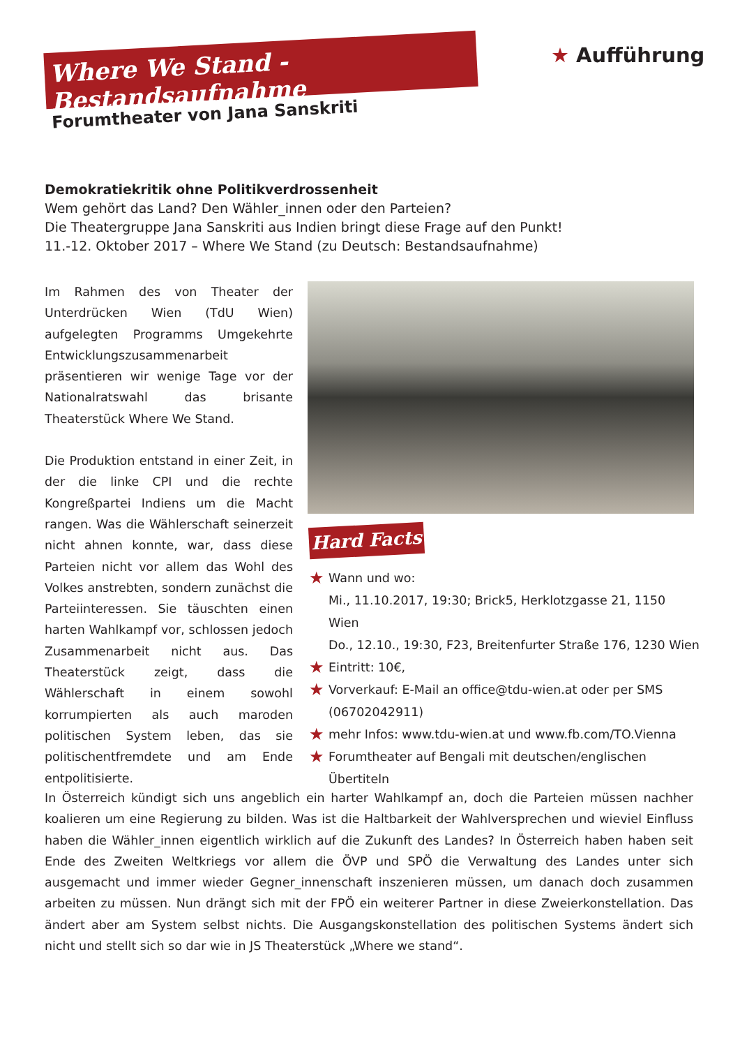Where We Stand - Bestandsaufnahme
Forumtheater von Jana Sanskriti
★ Aufführung
Demokratiekritik ohne Politikverdrossenheit
Wem gehört das Land? Den Wähler_innen oder den Parteien?
Die Theatergruppe Jana Sanskriti aus Indien bringt diese Frage auf den Punkt!
11.-12. Oktober 2017 – Where We Stand (zu Deutsch: Bestandsaufnahme)
Im Rahmen des von Theater der Unterdrücken Wien (TdU Wien) aufgelegten Programms Umgekehrte Entwicklungszusammenarbeit präsentieren wir wenige Tage vor der Nationalratswahl das brisante Theaterstück Where We Stand.
Die Produktion entstand in einer Zeit, in der die linke CPI und die rechte Kongreßpartei Indiens um die Macht rangen. Was die Wählerschaft seinerzeit nicht ahnen konnte, war, dass diese Parteien nicht vor allem das Wohl des Volkes anstrebten, sondern zunächst die Parteiinteressen. Sie täuschten einen harten Wahlkampf vor, schlossen jedoch Zusammenarbeit nicht aus. Das Theaterstück zeigt, dass die Wählerschaft in einem sowohl korrumpierten als auch maroden politischen System leben, das sie politischentfremdete und am Ende entpolitisierte.
Hard Facts
★ Wann und wo:
Mi., 11.10.2017, 19:30; Brick5, Herklotzgasse 21, 1150 Wien
Do., 12.10., 19:30, F23, Breitenfurter Straße 176, 1230 Wien
★ Eintritt: 10€,
★ Vorverkauf: E-Mail an office@tdu-wien.at oder per SMS (06702042911)
★ mehr Infos: www.tdu-wien.at und www.fb.com/TO.Vienna
★ Forumtheater auf Bengali mit deutschen/englischen Übertiteln
In Österreich kündigt sich uns angeblich ein harter Wahlkampf an, doch die Parteien müssen nachher koalieren um eine Regierung zu bilden. Was ist die Haltbarkeit der Wahlversprechen und wieviel Einfluss haben die Wähler_innen eigentlich wirklich auf die Zukunft des Landes? In Österreich haben haben seit Ende des Zweiten Weltkriegs vor allem die ÖVP und SPÖ die Verwaltung des Landes unter sich ausgemacht und immer wieder Gegner_innenschaft inszenieren müssen, um danach doch zusammen arbeiten zu müssen. Nun drängt sich mit der FPÖ ein weiterer Partner in diese Zweierkonstellation. Das ändert aber am System selbst nichts. Die Ausgangskonstellation des politischen Systems ändert sich nicht und stellt sich so dar wie in JS Theaterstück „Where we stand“.